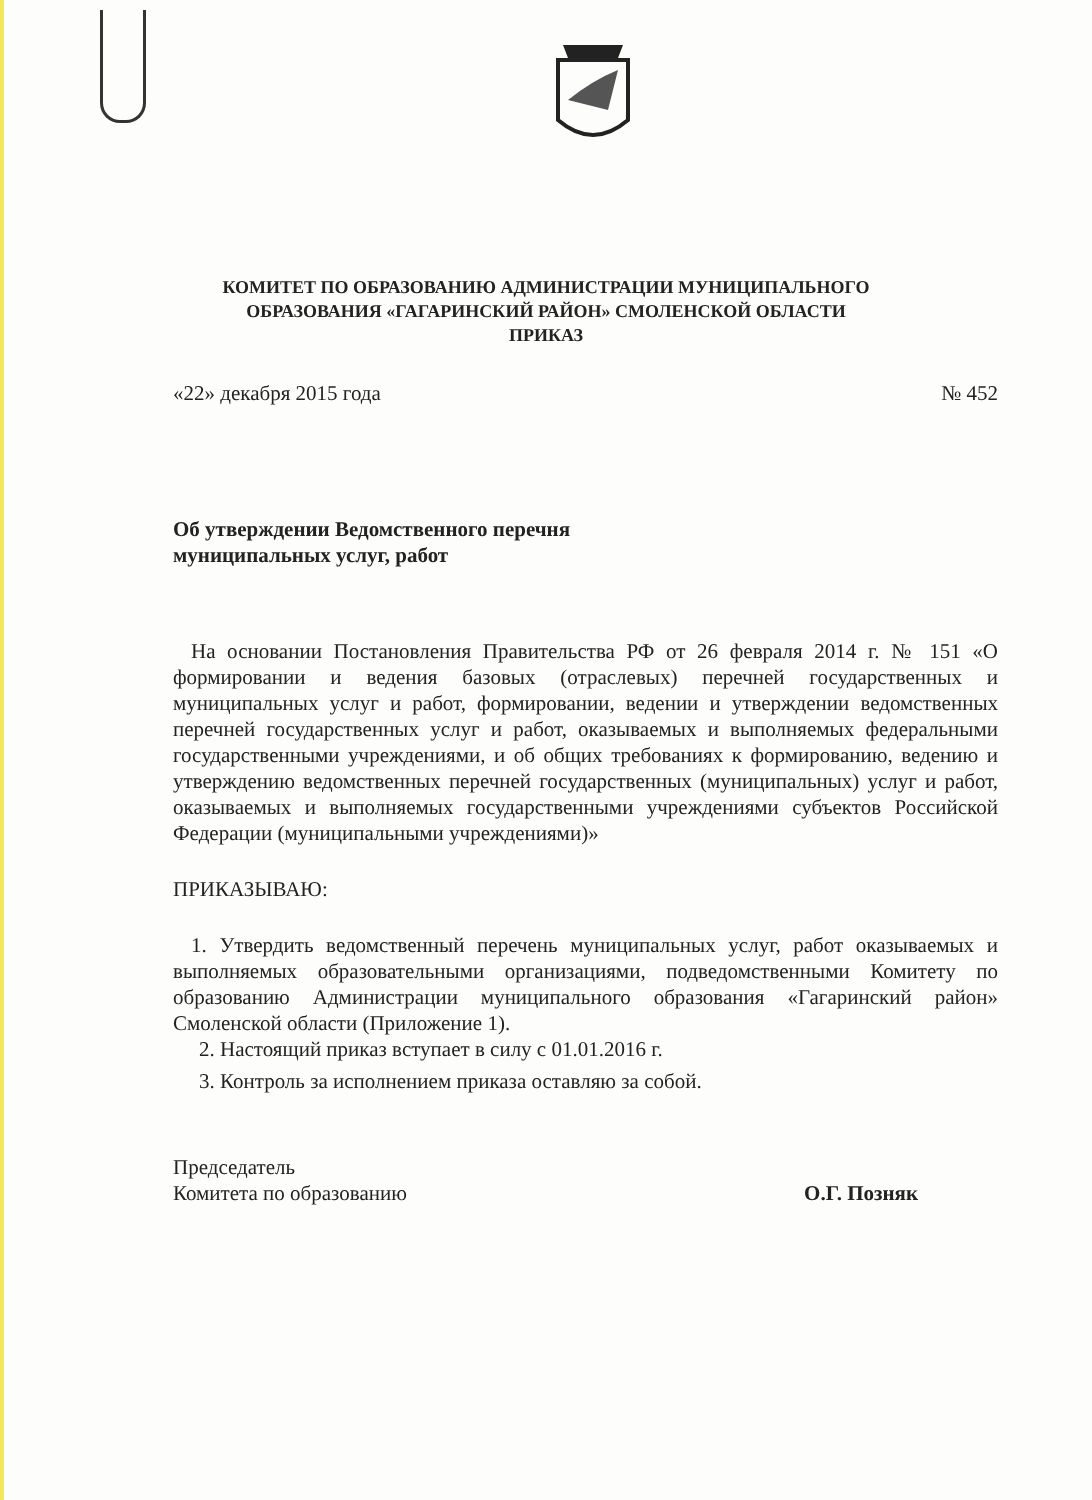КОМИТЕТ ПО ОБРАЗОВАНИЮ АДМИНИСТРАЦИИ МУНИЦИПАЛЬНОГО
ОБРАЗОВАНИЯ «ГАГАРИНСКИЙ РАЙОН» СМОЛЕНСКОЙ ОБЛАСТИ
ПРИКАЗ
«22» декабря 2015 года № 452
Об утверждении Ведомственного перечня
муниципальных услуг, работ
На основании Постановления Правительства РФ от 26 февраля 2014 г. № 151 «О формировании и ведения базовых (отраслевых) перечней государственных и муниципальных услуг и работ, формировании, ведении и утверждении ведомственных перечней государственных услуг и работ, оказываемых и выполняемых федеральными государственными учреждениями, и об общих требованиях к формированию, ведению и утверждению ведомственных перечней государственных (муниципальных) услуг и работ, оказываемых и выполняемых государственными учреждениями субъектов Российской Федерации (муниципальными учреждениями)»
ПРИКАЗЫВАЮ:
1. Утвердить ведомственный перечень муниципальных услуг, работ оказываемых и выполняемых образовательными организациями, подведомственными Комитету по образованию Администрации муниципального образования «Гагаринский район» Смоленской области (Приложение 1).
2. Настоящий приказ вступает в силу с 01.01.2016 г.
3. Контроль за исполнением приказа оставляю за собой.
Председатель
Комитета по образованию
О.Г. Позняк